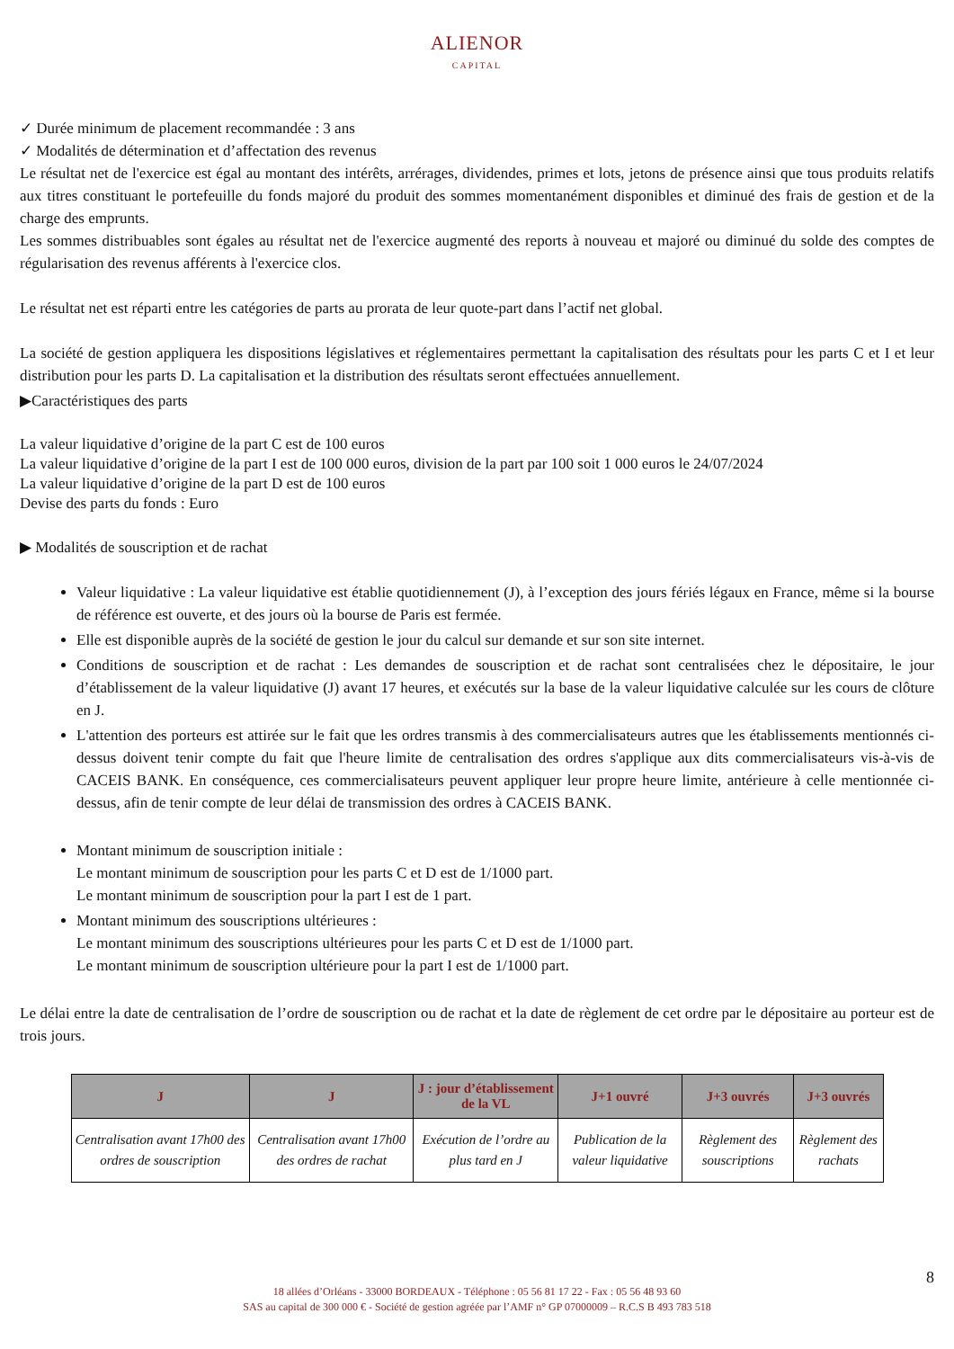ALIENOR
CAPITAL
✓ Durée minimum de placement recommandée : 3 ans
✓ Modalités de détermination et d’affectation des revenus
Le résultat net de l'exercice est égal au montant des intérêts, arrérages, dividendes, primes et lots, jetons de présence ainsi que tous produits relatifs aux titres constituant le portefeuille du fonds majoré du produit des sommes momentanément disponibles et diminué des frais de gestion et de la charge des emprunts.
Les sommes distribuables sont égales au résultat net de l'exercice augmenté des reports à nouveau et majoré ou diminué du solde des comptes de régularisation des revenus afférents à l'exercice clos.
Le résultat net est réparti entre les catégories de parts au prorata de leur quote-part dans l’actif net global.
La société de gestion appliquera les dispositions législatives et réglementaires permettant la capitalisation des résultats pour les parts C et I et leur distribution pour les parts D. La capitalisation et la distribution des résultats seront effectuées annuellement.
▶Caractéristiques des parts
La valeur liquidative d’origine de la part C est de 100 euros
La valeur liquidative d’origine de la part I est de 100 000 euros, division de la part par 100 soit 1 000 euros le 24/07/2024
La valeur liquidative d’origine de la part D est de 100 euros
Devise des parts du fonds : Euro
▶ Modalités de souscription et de rachat
Valeur liquidative : La valeur liquidative est établie quotidiennement (J), à l’exception des jours fériés légaux en France, même si la bourse de référence est ouverte, et des jours où la bourse de Paris est fermée.
Elle est disponible auprès de la société de gestion le jour du calcul sur demande et sur son site internet.
Conditions de souscription et de rachat : Les demandes de souscription et de rachat sont centralisées chez le dépositaire, le jour d’établissement de la valeur liquidative (J) avant 17 heures, et exécutés sur la base de la valeur liquidative calculée sur les cours de clôture en J.
L'attention des porteurs est attirée sur le fait que les ordres transmis à des commercialisateurs autres que les établissements mentionnés ci-dessus doivent tenir compte du fait que l'heure limite de centralisation des ordres s'applique aux dits commercialisateurs vis-à-vis de CACEIS BANK. En conséquence, ces commercialisateurs peuvent appliquer leur propre heure limite, antérieure à celle mentionnée ci-dessus, afin de tenir compte de leur délai de transmission des ordres à CACEIS BANK.
Montant minimum de souscription initiale :
Le montant minimum de souscription pour les parts C et D est de 1/1000 part.
Le montant minimum de souscription pour la part I est de 1 part.
Montant minimum des souscriptions ultérieures :
Le montant minimum des souscriptions ultérieures pour les parts C et D est de 1/1000 part.
Le montant minimum de souscription ultérieure pour la part I est de 1/1000 part.
Le délai entre la date de centralisation de l’ordre de souscription ou de rachat et la date de règlement de cet ordre par le dépositaire au porteur est de trois jours.
| J | J | J : jour d’établissement de la VL | J+1 ouvré | J+3 ouvrés | J+3 ouvrés |
| --- | --- | --- | --- | --- | --- |
| Centralisation avant 17h00 des ordres de souscription | Centralisation avant 17h00 des ordres de rachat | Exécution de l’ordre au plus tard en J | Publication de la valeur liquidative | Règlement des souscriptions | Règlement des rachats |
8
18 allées d’Orléans - 33000 BORDEAUX - Téléphone : 05 56 81 17 22 - Fax : 05 56 48 93 60
SAS au capital de 300 000 € - Société de gestion agréée par l’AMF n° GP 07000009 – R.C.S B 493 783 518